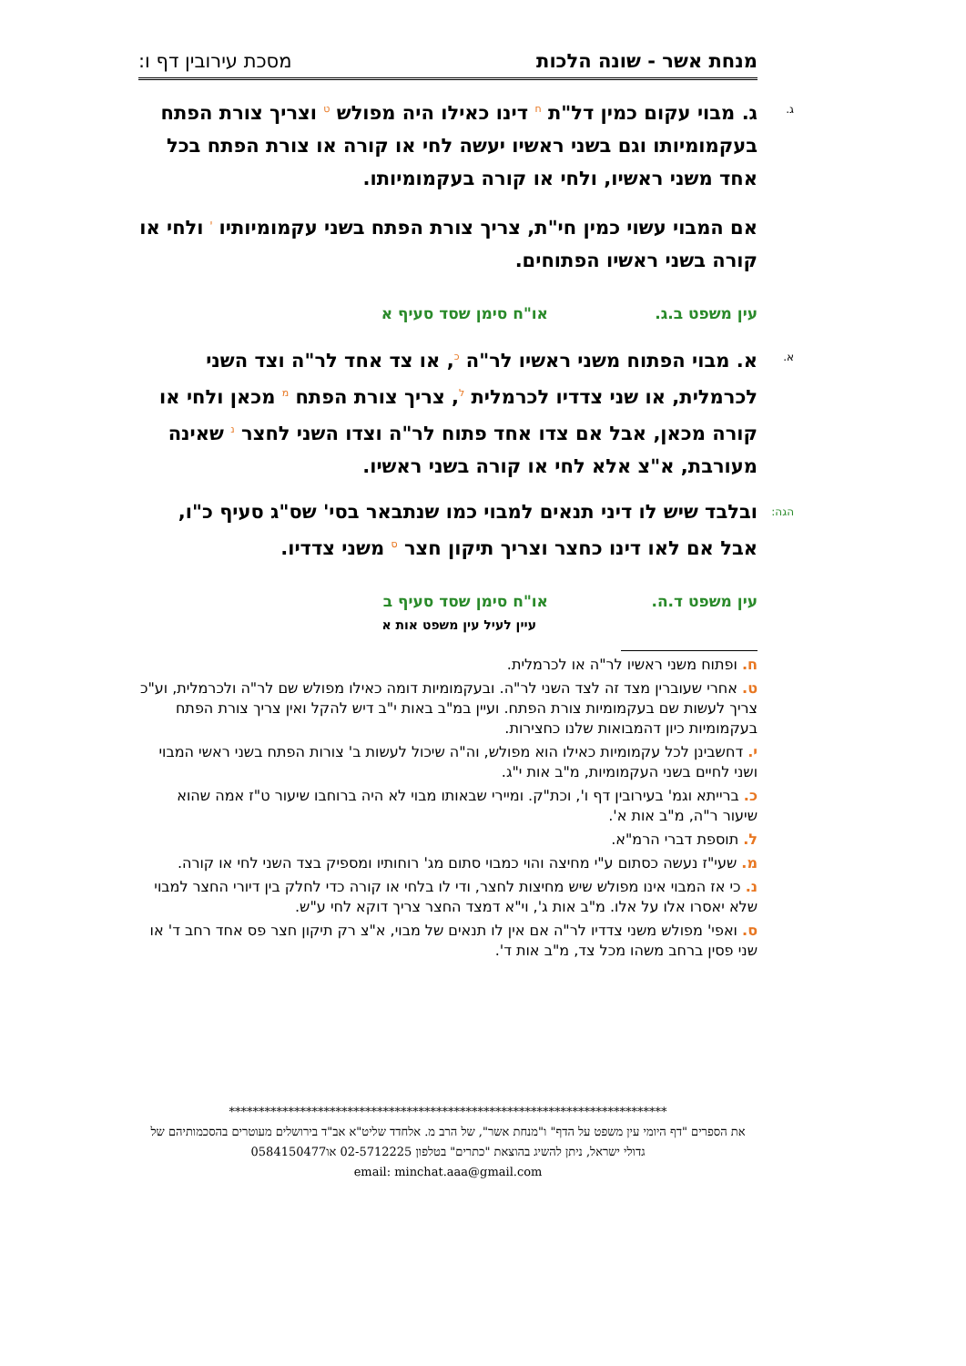מנחת אשר - שונה הלכות מסכת עירובין דף ו:
ג. ג. מבוי עקום כמין דל"ת <sup>ח</sup> דינו כאילו היה מפולש <sup>ט</sup> וצריך צורת הפתח בעקמומיותו וגם בשני ראשיו יעשה לחי או קורה או צורת הפתח בכל אחד משני ראשיו, ולחי או קורה בעקמומיותו.
אם המבוי עשוי כמין חי"ת, צריך צורת הפתח בשני עקמומיותיו <sup>י</sup> ולחי או קורה בשני ראשיו הפתוחים.
עין משפט ב.ג. או"ח סימן שסד סעיף א
א. א. מבוי הפתוח משני ראשיו לר"ה <sup>כ</sup>, או צד אחד לר"ה וצד השני לכרמלית, או שני צדדיו לכרמלית <sup>ל</sup>, צריך צורת הפתח <sup>מ</sup> מכאן ולחי או קורה מכאן, אבל אם צדו אחד פתוח לר"ה וצדו השני לחצר <sup>נ</sup> שאינה מעורבת, א"צ אלא לחי או קורה בשני ראשיו.
הגה: ובלבד שיש לו דיני תנאים למבוי כמו שנתבאר בסי' שס"ג סעיף כ"ו, אבל אם לאו דינו כחצר וצריך תיקון חצר <sup>ס</sup> משני צדדיו.
עין משפט ד.ה. או"ח סימן שסד סעיף ב
עיין לעיל עין משפט אות א
ח. ופתוח משני ראשיו לר"ה או לכרמלית.
ט. אחרי שעוברין מצד זה לצד השני לר"ה. ובעקמומיות דומה כאילו מפולש שם לר"ה ולכרמלית, וע"כ צריך לעשות שם בעקמומיות צורת הפתח. ועיין במ"ב באות י"ב דיש להקל ואין צריך צורת הפתח בעקמומיות כיון דהמבואות שלנו כחצירות.
י. דחשבינן לכל עקמומיות כאילו הוא מפולש, וה"ה שיכול לעשות ב' צורות הפתח בשני ראשי המבוי ושני לחיים בשני העקמומיות, מ"ב אות י"ג.
כ. ברייתא וגמ' בעירובין דף ו', וכת"ק. ומיירי שבאותו מבוי לא היה ברוחבו שיעור ט"ז אמה שהוא שיעור ר"ה, מ"ב אות א'.
ל. תוספת דברי הרמ"א.
מ. שעי"ז נעשה כסתום ע"י מחיצה והוי כמבוי סתום מג' רוחותיו ומספיק בצד השני לחי או קורה.
נ. כי אז המבוי אינו מפולש שיש מחיצות לחצר, ודי לו בלחי או קורה כדי לחלק בין דיורי החצר למבוי שלא יאסרו אלו על אלו. מ"ב אות ג', וי"א דמצד החצר צריך דוקא לחי ע"ש.
ס. ואפי' מפולש משני צדדיו לר"ה אם אין לו תנאים של מבוי, א"צ רק תיקון חצר פס אחד רחב ד' או שני פסין ברחב משהו מכל צד, מ"ב אות ד'.
**************************************************************************
את הספרים "דף היומי עין משפט על הדף" ו"מנחת אשר", של הרב מ. אלחדד שליט"א אב"ד בירושלים מעוטרים בהסכמותיהם של גדולי ישראל, ניתן להשיג בהוצאת "כתרים" בטלפון 02-5712225 או0584150477
email: minchat.aaa@gmail.com